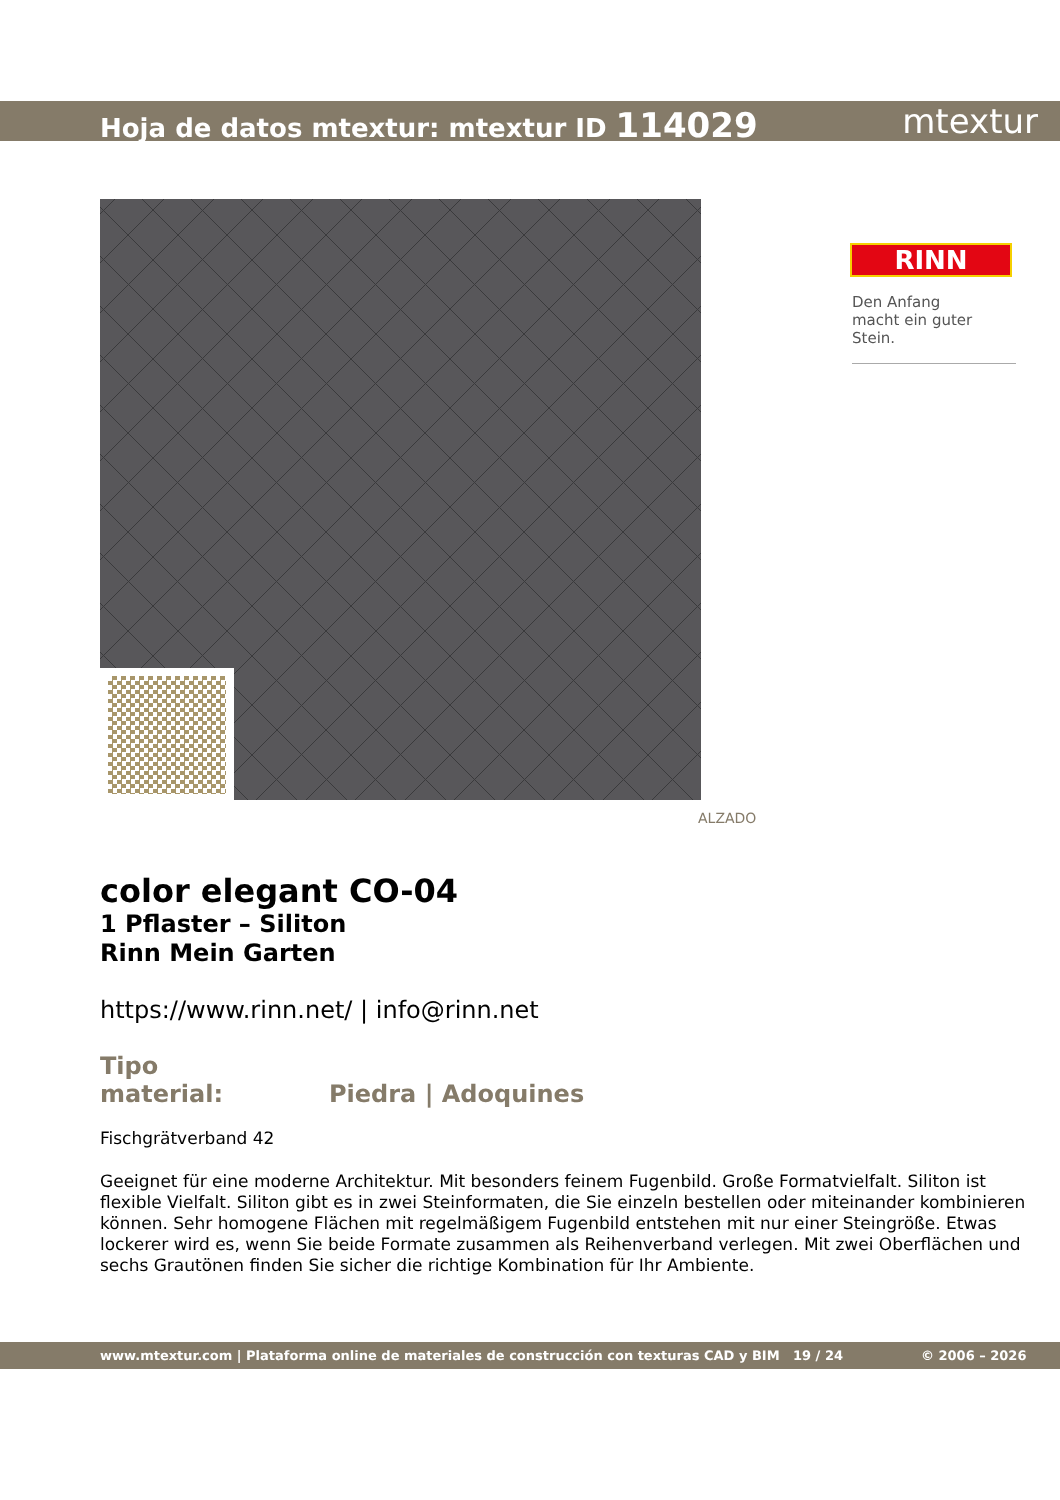Hoja de datos mtextur: mtextur ID 114029
mtextur
ALZADO
RINN
Den Anfang
macht ein guter Stein.
color elegant CO-04
1 Pflaster – Siliton
Rinn Mein Garten
https://www.rinn.net/ | info@rinn.net
Tipo
material:
Piedra | Adoquines
Fischgrätverband 42
Geeignet für eine moderne Architektur. Mit besonders feinem Fugenbild. Große Formatvielfalt. Siliton ist flexible Vielfalt. Siliton gibt es in zwei Steinformaten, die Sie einzeln bestellen oder miteinander kombinieren können. Sehr homogene Flächen mit regelmäßigem Fugenbild entstehen mit nur einer Steingröße. Etwas lockerer wird es, wenn Sie beide Formate zusammen als Reihenverband verlegen. Mit zwei Oberflächen und sechs Grautönen finden Sie sicher die richtige Kombination für Ihr Ambiente.
www.mtextur.com | Plataforma online de materiales de construcción con texturas CAD y BIM 19 / 24 © 2006 – 2026